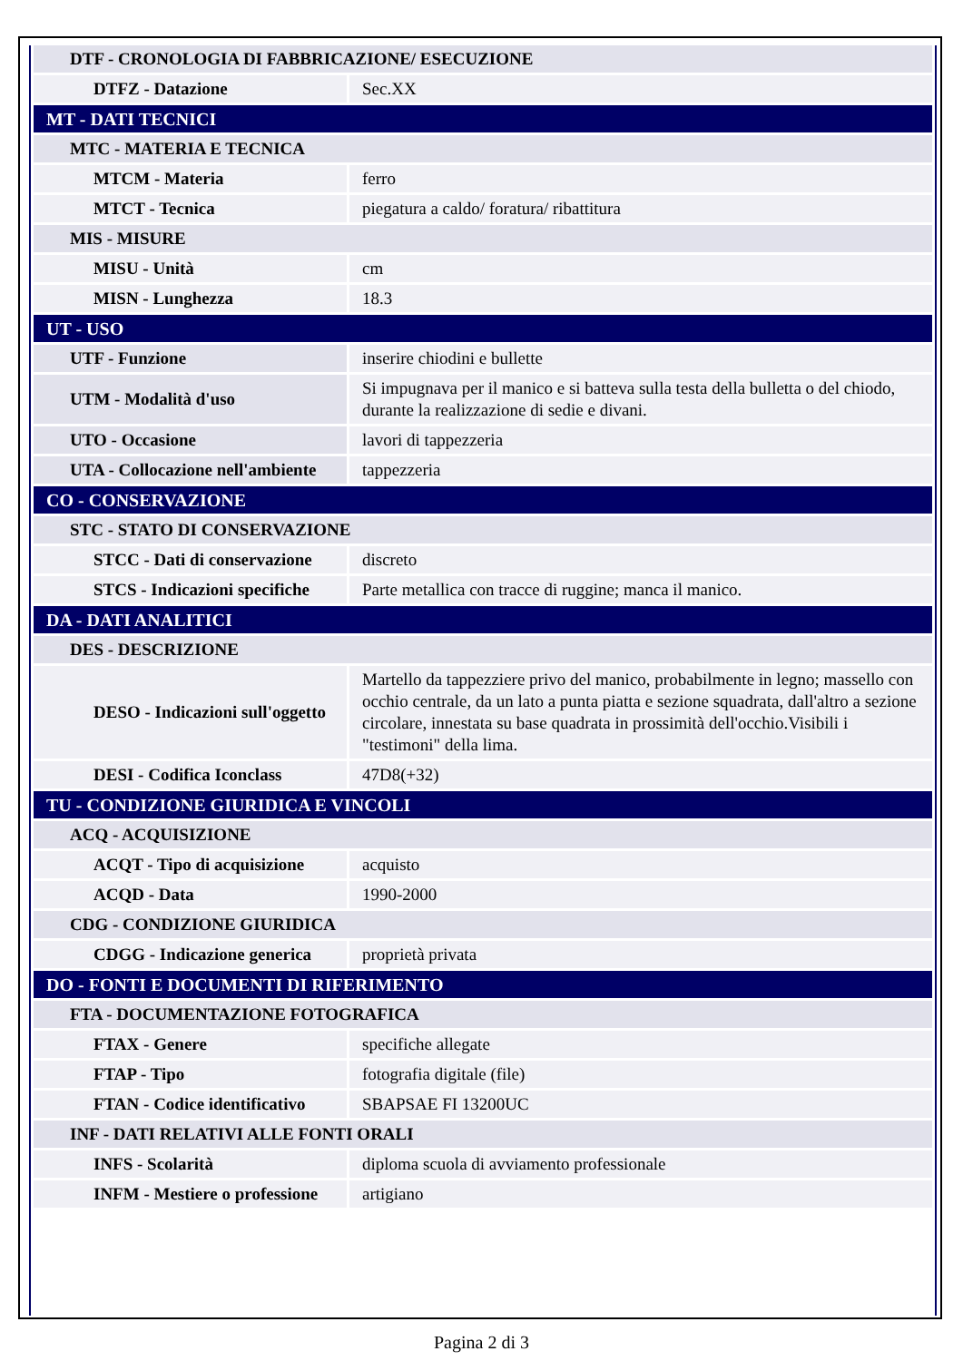| DTF - CRONOLOGIA DI FABBRICAZIONE/ ESECUZIONE | |
| DTFZ - Datazione | Sec.XX |
| MT - DATI TECNICI | |
| MTC - MATERIA E TECNICA | |
| MTCM - Materia | ferro |
| MTCT - Tecnica | piegatura a caldo/ foratura/ ribattitura |
| MIS - MISURE | |
| MISU - Unità | cm |
| MISN - Lunghezza | 18.3 |
| UT - USO | |
| UTF - Funzione | inserire chiodini e bullette |
| UTM - Modalità d'uso | Si impugnava per il manico e si batteva sulla testa della bulletta o del chiodo, durante la realizzazione di sedie e divani. |
| UTO - Occasione | lavori di tappezzeria |
| UTA - Collocazione nell'ambiente | tappezzeria |
| CO - CONSERVAZIONE | |
| STC - STATO DI CONSERVAZIONE | |
| STCC - Dati di conservazione | discreto |
| STCS - Indicazioni specifiche | Parte metallica con tracce di ruggine; manca il manico. |
| DA - DATI ANALITICI | |
| DES - DESCRIZIONE | |
| DESO - Indicazioni sull'oggetto | Martello da tappezziere privo del manico, probabilmente in legno; massello con occhio centrale, da un lato a punta piatta e sezione squadrata, dall'altro a sezione circolare, innestata su base quadrata in prossimità dell'occhio.Visibili i "testimoni" della lima. |
| DESI - Codifica Iconclass | 47D8(+32) |
| TU - CONDIZIONE GIURIDICA E VINCOLI | |
| ACQ - ACQUISIZIONE | |
| ACQT - Tipo di acquisizione | acquisto |
| ACQD - Data | 1990-2000 |
| CDG - CONDIZIONE GIURIDICA | |
| CDGG - Indicazione generica | proprietà privata |
| DO - FONTI E DOCUMENTI DI RIFERIMENTO | |
| FTA - DOCUMENTAZIONE FOTOGRAFICA | |
| FTAX - Genere | specifiche allegate |
| FTAP - Tipo | fotografia digitale (file) |
| FTAN - Codice identificativo | SBAPSAE FI 13200UC |
| INF - DATI RELATIVI ALLE FONTI ORALI | |
| INFS - Scolarità | diploma scuola di avviamento professionale |
| INFM - Mestiere o professione | artigiano |
Pagina 2 di 3